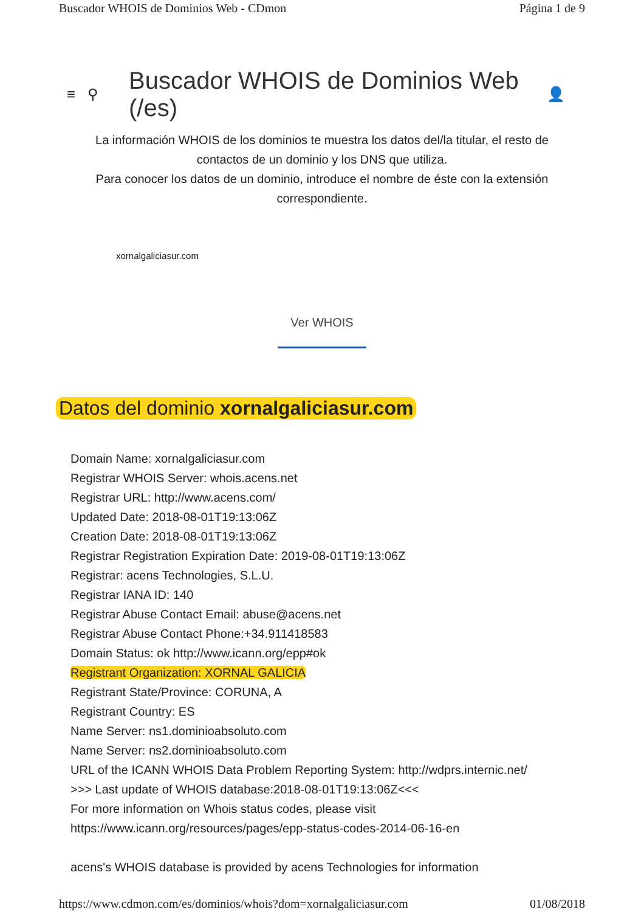Buscador WHOIS de Dominios Web - CDmon Página 1 de 9
≡ ⚲
Buscador WHOIS de Dominios Web (/es)
👤
La información WHOIS de los dominios te muestra los datos del/la titular, el resto de contactos de un dominio y los DNS que utiliza.
Para conocer los datos de un dominio, introduce el nombre de éste con la extensión correspondiente.
xornalgaliciasur.com
Ver WHOIS
Datos del dominio xornalgaliciasur.com
Domain Name: xornalgaliciasur.com
Registrar WHOIS Server: whois.acens.net
Registrar URL: http://www.acens.com/
Updated Date: 2018-08-01T19:13:06Z
Creation Date: 2018-08-01T19:13:06Z
Registrar Registration Expiration Date: 2019-08-01T19:13:06Z
Registrar: acens Technologies, S.L.U.
Registrar IANA ID: 140
Registrar Abuse Contact Email: abuse@acens.net
Registrar Abuse Contact Phone:+34.911418583
Domain Status: ok http://www.icann.org/epp#ok
Registrant Organization: XORNAL GALICIA
Registrant State/Province: CORUNA, A
Registrant Country: ES
Name Server: ns1.dominioabsoluto.com
Name Server: ns2.dominioabsoluto.com
URL of the ICANN WHOIS Data Problem Reporting System: http://wdprs.internic.net/
>>> Last update of WHOIS database:2018-08-01T19:13:06Z<<<
For more information on Whois status codes, please visit
https://www.icann.org/resources/pages/epp-status-codes-2014-06-16-en
acens's WHOIS database is provided by acens Technologies for information
https://www.cdmon.com/es/dominios/whois?dom=xornalgaliciasur.com 01/08/2018